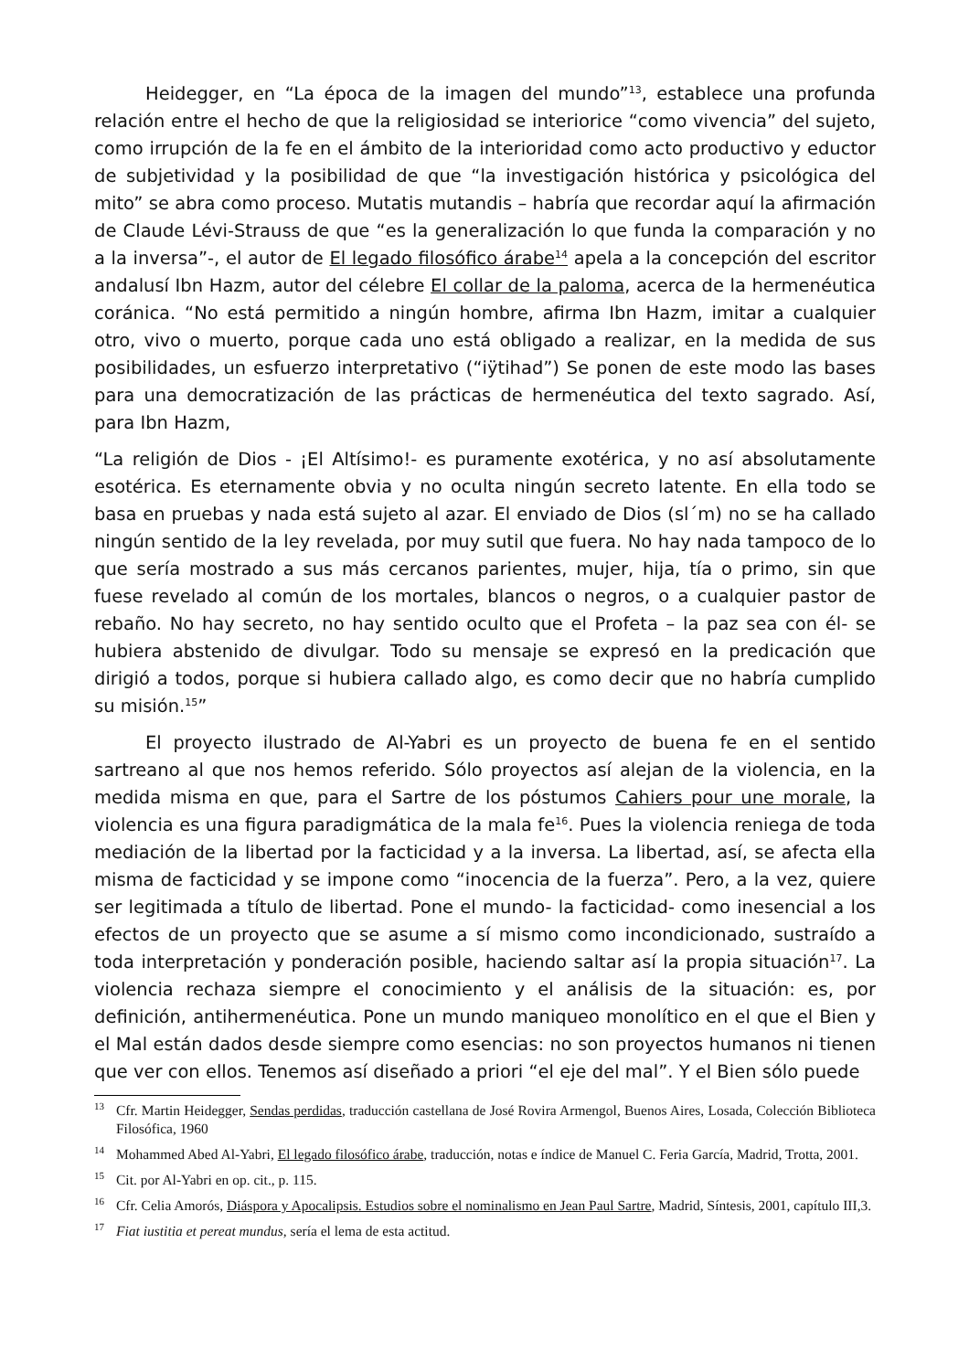Heidegger, en “La época de la imagen del mundo”<sup>13</sup>, establece una profunda relación entre el hecho de que la religiosidad se interiorice “como vivencia” del sujeto, como irrupción de la fe en el ámbito de la interioridad como acto productivo y eductor de subjetividad y la posibilidad de que “la investigación histórica y psicológica del mito” se abra como proceso. Mutatis mutandis – habría que recordar aquí la afirmación de Claude Lévi-Strauss de que “es la generalización lo que funda la comparación y no a la inversa”-, el autor de El legado filosófico árabe<sup>14</sup> apela a la concepción del escritor andalusí Ibn Hazm, autor del célebre El collar de la paloma, acerca de la hermenéutica coránica. “No está permitido a ningún hombre, afirma Ibn Hazm, imitar a cualquier otro, vivo o muerto, porque cada uno está obligado a realizar, en la medida de sus posibilidades, un esfuerzo interpretativo (“iÿtihad”) Se ponen de este modo las bases para una democratización de las prácticas de hermenéutica del texto sagrado. Así, para Ibn Hazm,
“La religión de Dios - ¡El Altísimo!- es puramente exotérica, y no así absolutamente esotérica. Es eternamente obvia y no oculta ningún secreto latente. En ella todo se basa en pruebas y nada está sujeto al azar. El enviado de Dios (sl´m) no se ha callado ningún sentido de la ley revelada, por muy sutil que fuera. No hay nada tampoco de lo que sería mostrado a sus más cercanos parientes, mujer, hija, tía o primo, sin que fuese revelado al común de los mortales, blancos o negros, o a cualquier pastor de rebaño. No hay secreto, no hay sentido oculto que el Profeta – la paz sea con él- se hubiera abstenido de divulgar. Todo su mensaje se expresó en la predicación que dirigió a todos, porque si hubiera callado algo, es como decir que no habría cumplido su misión.<sup>15</sup>”
El proyecto ilustrado de Al-Yabri es un proyecto de buena fe en el sentido sartreano al que nos hemos referido. Sólo proyectos así alejan de la violencia, en la medida misma en que, para el Sartre de los póstumos Cahiers pour une morale, la violencia es una figura paradigmática de la mala fe<sup>16</sup>. Pues la violencia reniega de toda mediación de la libertad por la facticidad y a la inversa. La libertad, así, se afecta ella misma de facticidad y se impone como “inocencia de la fuerza”. Pero, a la vez, quiere ser legitimada a título de libertad. Pone el mundo- la facticidad- como inesencial a los efectos de un proyecto que se asume a sí mismo como incondicionado, sustraído a toda interpretación y ponderación posible, haciendo saltar así la propia situación<sup>17</sup>. La violencia rechaza siempre el conocimiento y el análisis de la situación: es, por definición, antihermenéutica. Pone un mundo maniqueo monolítico en el que el Bien y el Mal están dados desde siempre como esencias: no son proyectos humanos ni tienen que ver con ellos. Tenemos así diseñado a priori “el eje del mal”. Y el Bien sólo puede
<sup>13</sup> Cfr. Martin Heidegger, Sendas perdidas, traducción castellana de José Rovira Armengol, Buenos Aires, Losada, Colección Biblioteca Filosófica, 1960
<sup>14</sup> Mohammed Abed Al-Yabri, El legado filosófico árabe, traducción, notas e índice de Manuel C. Feria García, Madrid, Trotta, 2001.
<sup>15</sup> Cit. por Al-Yabri en op. cit., p. 115.
<sup>16</sup> Cfr. Celia Amorós, Diáspora y Apocalipsis. Estudios sobre el nominalismo en Jean Paul Sartre, Madrid, Síntesis, 2001, capítulo III,3.
<sup>17</sup> Fiat iustitia et pereat mundus, sería el lema de esta actitud.